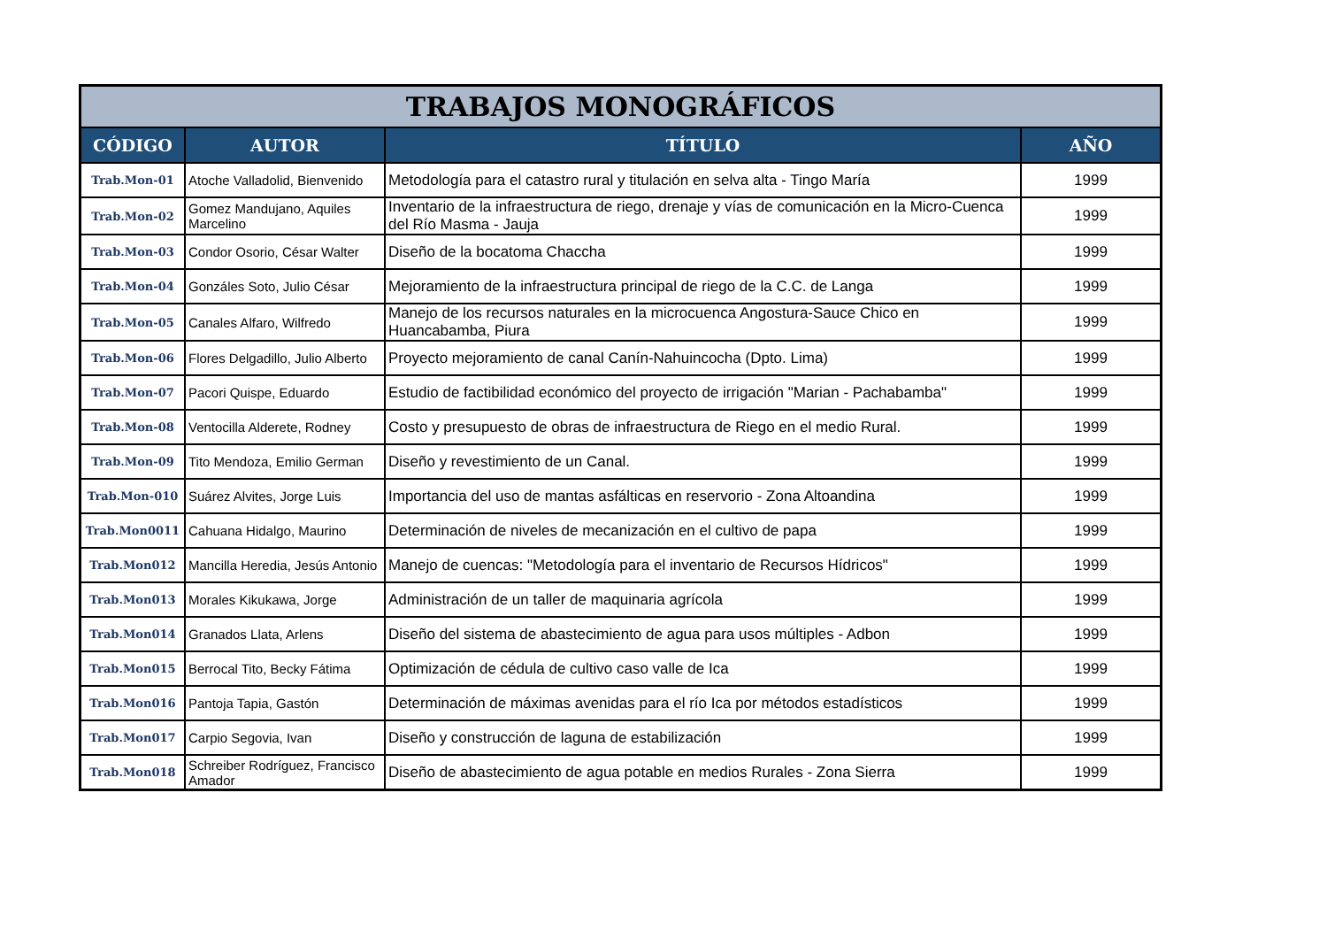| TRABAJOS MONOGRÁFICOS | | | |
| --- | --- | --- | --- |
| CÓDIGO | AUTOR | TÍTULO | AÑO |
| Trab.Mon-01 | Atoche Valladolid, Bienvenido | Metodología para el catastro rural y titulación en selva alta - Tingo María | 1999 |
| Trab.Mon-02 | Gomez Mandujano, Aquiles Marcelino | Inventario de la infraestructura de riego, drenaje y vías de comunicación en la Micro-Cuenca del Río Masma - Jauja | 1999 |
| Trab.Mon-03 | Condor Osorio, César Walter | Diseño de la bocatoma Chaccha | 1999 |
| Trab.Mon-04 | Gonzáles Soto, Julio César | Mejoramiento de la infraestructura principal de riego de la C.C. de Langa | 1999 |
| Trab.Mon-05 | Canales Alfaro, Wilfredo | Manejo de los recursos naturales en la microcuenca Angostura-Sauce Chico en Huancabamba, Piura | 1999 |
| Trab.Mon-06 | Flores Delgadillo, Julio Alberto | Proyecto mejoramiento de canal Canín-Nahuincocha (Dpto. Lima) | 1999 |
| Trab.Mon-07 | Pacori Quispe, Eduardo | Estudio de factibilidad económico del proyecto de irrigación "Marian - Pachabamba" | 1999 |
| Trab.Mon-08 | Ventocilla Alderete, Rodney | Costo y presupuesto de obras de infraestructura de Riego en el medio Rural. | 1999 |
| Trab.Mon-09 | Tito Mendoza, Emilio German | Diseño y revestimiento de un Canal. | 1999 |
| Trab.Mon-010 | Suárez Alvites, Jorge Luis | Importancia del uso de mantas asfálticas en reservorio - Zona Altoandina | 1999 |
| Trab.Mon0011 | Cahuana Hidalgo, Maurino | Determinación de niveles de mecanización en el cultivo de papa | 1999 |
| Trab.Mon012 | Mancilla Heredia, Jesús Antonio | Manejo de cuencas: "Metodología para el inventario de Recursos Hídricos" | 1999 |
| Trab.Mon013 | Morales Kikukawa, Jorge | Administración de un taller de maquinaria agrícola | 1999 |
| Trab.Mon014 | Granados Llata, Arlens | Diseño del sistema de abastecimiento de agua para usos múltiples - Adbon | 1999 |
| Trab.Mon015 | Berrocal Tito, Becky Fátima | Optimización de cédula de cultivo caso valle de Ica | 1999 |
| Trab.Mon016 | Pantoja Tapia, Gastón | Determinación de máximas avenidas para el río Ica por métodos estadísticos | 1999 |
| Trab.Mon017 | Carpio Segovia, Ivan | Diseño y construcción de laguna de estabilización | 1999 |
| Trab.Mon018 | Schreiber Rodríguez, Francisco Amador | Diseño de abastecimiento de agua potable en medios Rurales - Zona Sierra | 1999 |